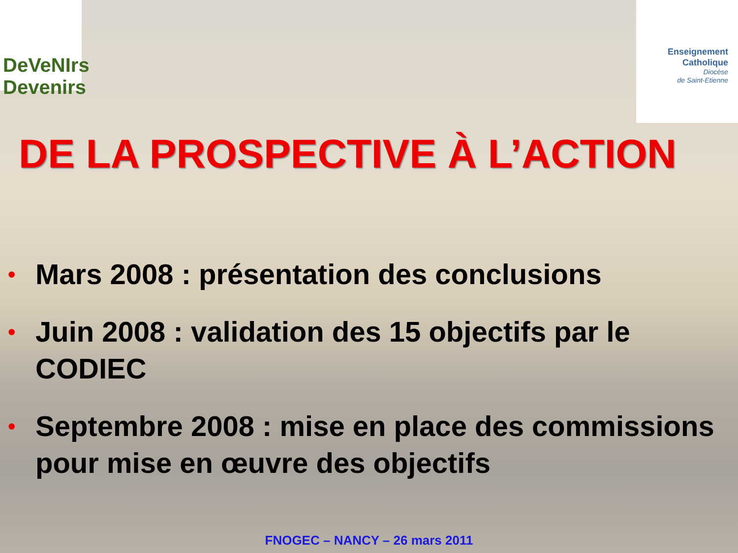DeVeNIrs Devenirs
Enseignement
Catholique
Diocèse
de Saint-Etienne
DE LA PROSPECTIVE À L’ACTION
• Mars 2008 : présentation des conclusions
• Juin 2008 : validation des 15 objectifs par le CODIEC
• Septembre 2008 : mise en place des commissions pour mise en œuvre des objectifs
FNOGEC – NANCY – 26 mars 2011